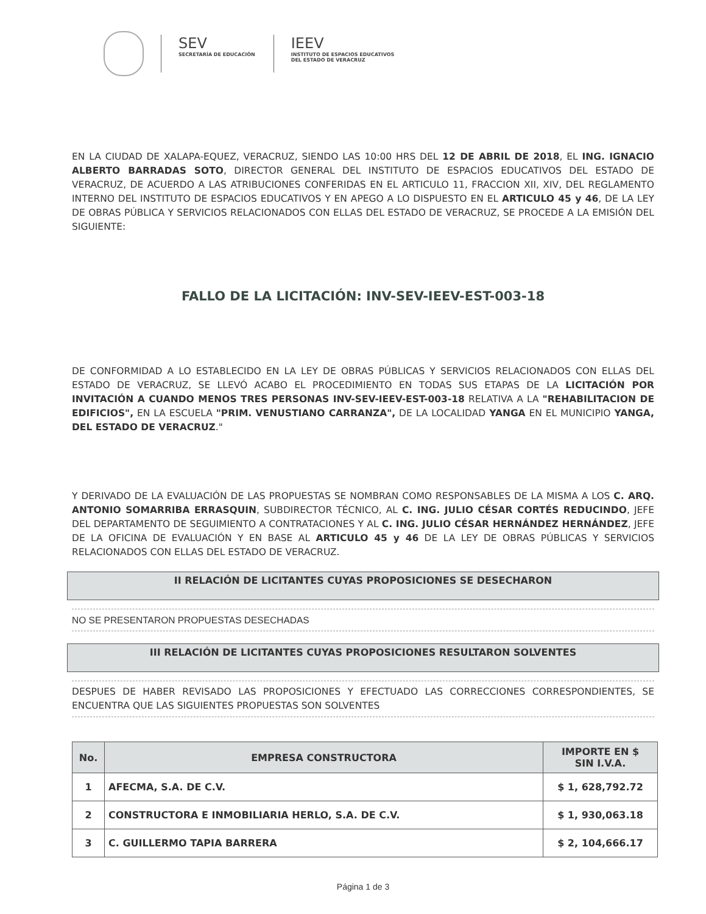SEV
SECRETARÍA DE EDUCACIÓN
IEEV
INSTITUTO DE ESPACIOS EDUCATIVOS
DEL ESTADO DE VERACRUZ
EN LA CIUDAD DE XALAPA-EQUEZ, VERACRUZ, SIENDO LAS 10:00 HRS DEL 12 DE ABRIL DE 2018, EL ING. IGNACIO ALBERTO BARRADAS SOTO, DIRECTOR GENERAL DEL INSTITUTO DE ESPACIOS EDUCATIVOS DEL ESTADO DE VERACRUZ, DE ACUERDO A LAS ATRIBUCIONES CONFERIDAS EN EL ARTICULO 11, FRACCION XII, XIV, DEL REGLAMENTO INTERNO DEL INSTITUTO DE ESPACIOS EDUCATIVOS Y EN APEGO A LO DISPUESTO EN EL ARTICULO 45 y 46, DE LA LEY DE OBRAS PÚBLICA Y SERVICIOS RELACIONADOS CON ELLAS DEL ESTADO DE VERACRUZ, SE PROCEDE A LA EMISIÓN DEL SIGUIENTE:
FALLO DE LA LICITACIÓN: INV-SEV-IEEV-EST-003-18
DE CONFORMIDAD A LO ESTABLECIDO EN LA LEY DE OBRAS PÚBLICAS Y SERVICIOS RELACIONADOS CON ELLAS DEL ESTADO DE VERACRUZ, SE LLEVÓ ACABO EL PROCEDIMIENTO EN TODAS SUS ETAPAS DE LA LICITACIÓN POR INVITACIÓN A CUANDO MENOS TRES PERSONAS INV-SEV-IEEV-EST-003-18 RELATIVA A LA "REHABILITACION DE EDIFICIOS", EN LA ESCUELA "PRIM. VENUSTIANO CARRANZA", DE LA LOCALIDAD YANGA EN EL MUNICIPIO YANGA, DEL ESTADO DE VERACRUZ."
Y DERIVADO DE LA EVALUACIÓN DE LAS PROPUESTAS SE NOMBRAN COMO RESPONSABLES DE LA MISMA A LOS C. ARQ. ANTONIO SOMARRIBA ERRASQUIN, SUBDIRECTOR TÉCNICO, AL C. ING. JULIO CÉSAR CORTÉS REDUCINDO, JEFE DEL DEPARTAMENTO DE SEGUIMIENTO A CONTRATACIONES Y AL C. ING. JULIO CÉSAR HERNÁNDEZ HERNÁNDEZ, JEFE DE LA OFICINA DE EVALUACIÓN Y EN BASE AL ARTICULO 45 y 46 DE LA LEY DE OBRAS PÚBLICAS Y SERVICIOS RELACIONADOS CON ELLAS DEL ESTADO DE VERACRUZ.
II RELACIÓN DE LICITANTES CUYAS PROPOSICIONES SE DESECHARON
NO SE PRESENTARON PROPUESTAS DESECHADAS
III RELACIÓN DE LICITANTES CUYAS PROPOSICIONES RESULTARON SOLVENTES
DESPUES DE HABER REVISADO LAS PROPOSICIONES Y EFECTUADO LAS CORRECCIONES CORRESPONDIENTES, SE ENCUENTRA QUE LAS SIGUIENTES PROPUESTAS SON SOLVENTES
| No. | EMPRESA CONSTRUCTORA | IMPORTE EN $ SIN I.V.A. |
| --- | --- | --- |
| 1 | AFECMA, S.A. DE C.V. | $ 1, 628,792.72 |
| 2 | CONSTRUCTORA E INMOBILIARIA HERLO, S.A. DE C.V. | $ 1, 930,063.18 |
| 3 | C. GUILLERMO TAPIA BARRERA | $ 2, 104,666.17 |
Página 1 de 3